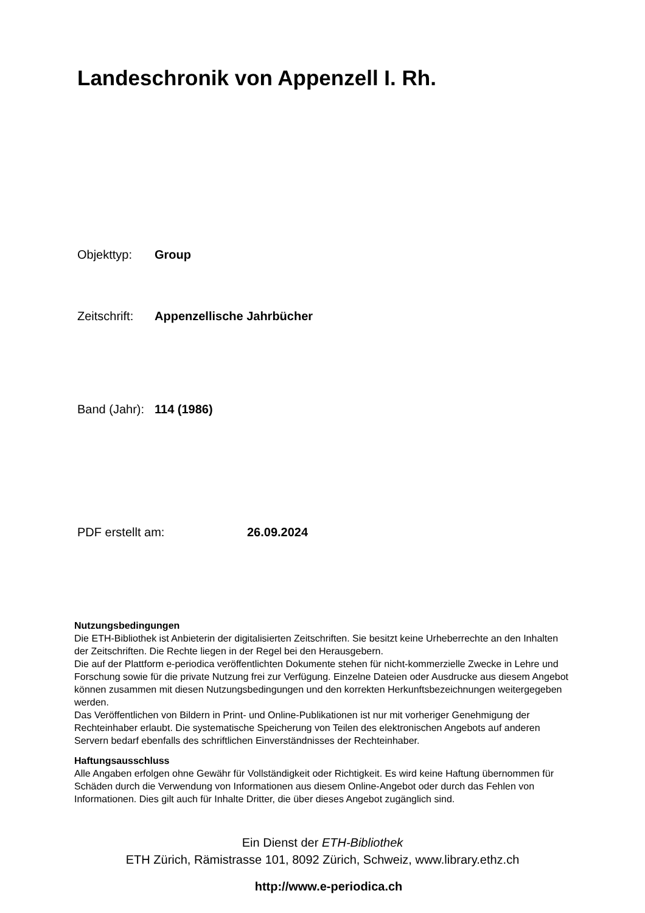Landeschronik von Appenzell I. Rh.
Objekttyp: Group
Zeitschrift: Appenzellische Jahrbücher
Band (Jahr): 114 (1986)
PDF erstellt am: 26.09.2024
Nutzungsbedingungen
Die ETH-Bibliothek ist Anbieterin der digitalisierten Zeitschriften. Sie besitzt keine Urheberrechte an den Inhalten der Zeitschriften. Die Rechte liegen in der Regel bei den Herausgebern.
Die auf der Plattform e-periodica veröffentlichten Dokumente stehen für nicht-kommerzielle Zwecke in Lehre und Forschung sowie für die private Nutzung frei zur Verfügung. Einzelne Dateien oder Ausdrucke aus diesem Angebot können zusammen mit diesen Nutzungsbedingungen und den korrekten Herkunftsbezeichnungen weitergegeben werden.
Das Veröffentlichen von Bildern in Print- und Online-Publikationen ist nur mit vorheriger Genehmigung der Rechteinhaber erlaubt. Die systematische Speicherung von Teilen des elektronischen Angebots auf anderen Servern bedarf ebenfalls des schriftlichen Einverständnisses der Rechteinhaber.
Haftungsausschluss
Alle Angaben erfolgen ohne Gewähr für Vollständigkeit oder Richtigkeit. Es wird keine Haftung übernommen für Schäden durch die Verwendung von Informationen aus diesem Online-Angebot oder durch das Fehlen von Informationen. Dies gilt auch für Inhalte Dritter, die über dieses Angebot zugänglich sind.
Ein Dienst der ETH-Bibliothek
ETH Zürich, Rämistrasse 101, 8092 Zürich, Schweiz, www.library.ethz.ch
http://www.e-periodica.ch